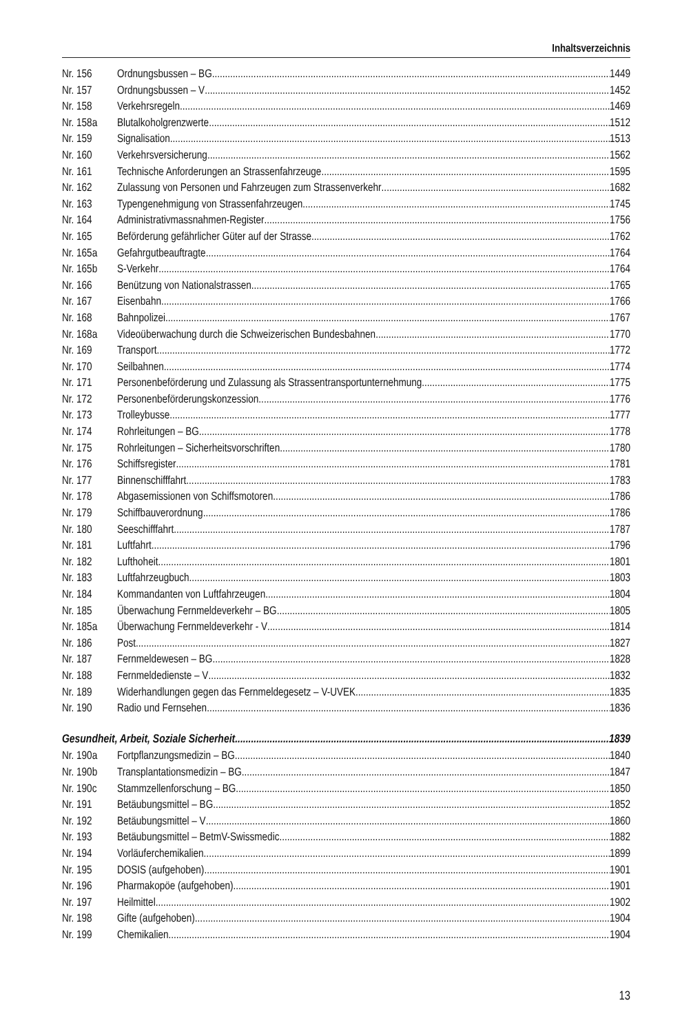Inhaltsverzeichnis
Nr. 156 Ordnungsbussen – BG 1449
Nr. 157 Ordnungsbussen – V 1452
Nr. 158 Verkehrsregeln 1469
Nr. 158a Blutalkoholgrenzwerte 1512
Nr. 159 Signalisation 1513
Nr. 160 Verkehrsversicherung 1562
Nr. 161 Technische Anforderungen an Strassenfahrzeuge 1595
Nr. 162 Zulassung von Personen und Fahrzeugen zum Strassenverkehr 1682
Nr. 163 Typengenehmigung von Strassenfahrzeugen 1745
Nr. 164 Administrativmassnahmen-Register 1756
Nr. 165 Beförderung gefährlicher Güter auf der Strasse 1762
Nr. 165a Gefahrgutbeauftragte 1764
Nr. 165b S-Verkehr 1764
Nr. 166 Benützung von Nationalstrassen 1765
Nr. 167 Eisenbahn 1766
Nr. 168 Bahnpolizei 1767
Nr. 168a Videoüberwachung durch die Schweizerischen Bundesbahnen 1770
Nr. 169 Transport 1772
Nr. 170 Seilbahnen 1774
Nr. 171 Personenbeförderung und Zulassung als Strassentransportunternehmung 1775
Nr. 172 Personenbeförderungskonzession 1776
Nr. 173 Trolleybusse 1777
Nr. 174 Rohrleitungen – BG 1778
Nr. 175 Rohrleitungen – Sicherheitsvorschriften 1780
Nr. 176 Schiffsregister 1781
Nr. 177 Binnenschifffahrt 1783
Nr. 178 Abgasemissionen von Schiffsmotoren 1786
Nr. 179 Schiffbauverordnung 1786
Nr. 180 Seeschifffahrt 1787
Nr. 181 Luftfahrt 1796
Nr. 182 Lufthoheit 1801
Nr. 183 Luftfahrzeugbuch 1803
Nr. 184 Kommandanten von Luftfahrzeugen 1804
Nr. 185 Überwachung Fernmeldeverkehr – BG 1805
Nr. 185a Überwachung Fernmeldeverkehr - V 1814
Nr. 186 Post 1827
Nr. 187 Fernmeldewesen – BG 1828
Nr. 188 Fernmeldedienste – V 1832
Nr. 189 Widerhandlungen gegen das Fernmeldegesetz – V-UVEK 1835
Nr. 190 Radio und Fernsehen 1836
Gesundheit, Arbeit, Soziale Sicherheit 1839
Nr. 190a Fortpflanzungsmedizin – BG 1840
Nr. 190b Transplantationsmedizin – BG 1847
Nr. 190c Stammzellenforschung – BG 1850
Nr. 191 Betäubungsmittel – BG 1852
Nr. 192 Betäubungsmittel – V 1860
Nr. 193 Betäubungsmittel – BetmV-Swissmedic 1882
Nr. 194 Vorläuferchemikalien 1899
Nr. 195 DOSIS (aufgehoben) 1901
Nr. 196 Pharmakopöe (aufgehoben) 1901
Nr. 197 Heilmittel 1902
Nr. 198 Gifte (aufgehoben) 1904
Nr. 199 Chemikalien 1904
13